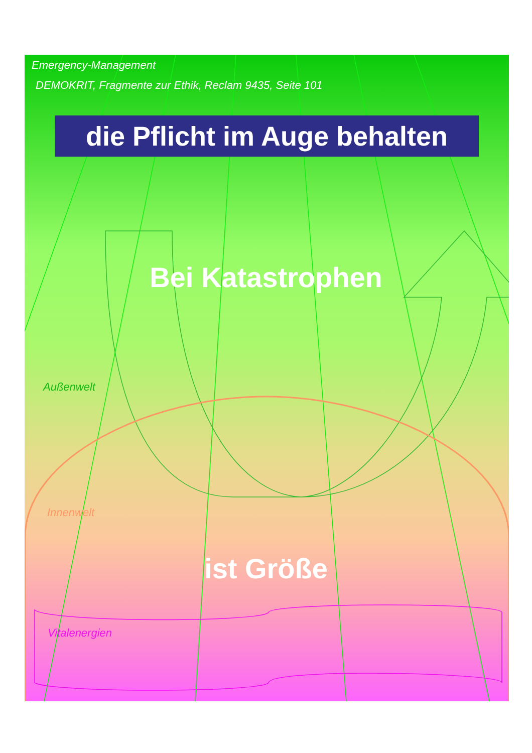Emergency-Management
DEMOKRIT, Fragmente zur Ethik, Reclam 9435, Seite 101
die Pflicht im Auge behalten
Bei Katastrophen
Außenwelt
Innenwelt
ist Größe
Vitalenergien